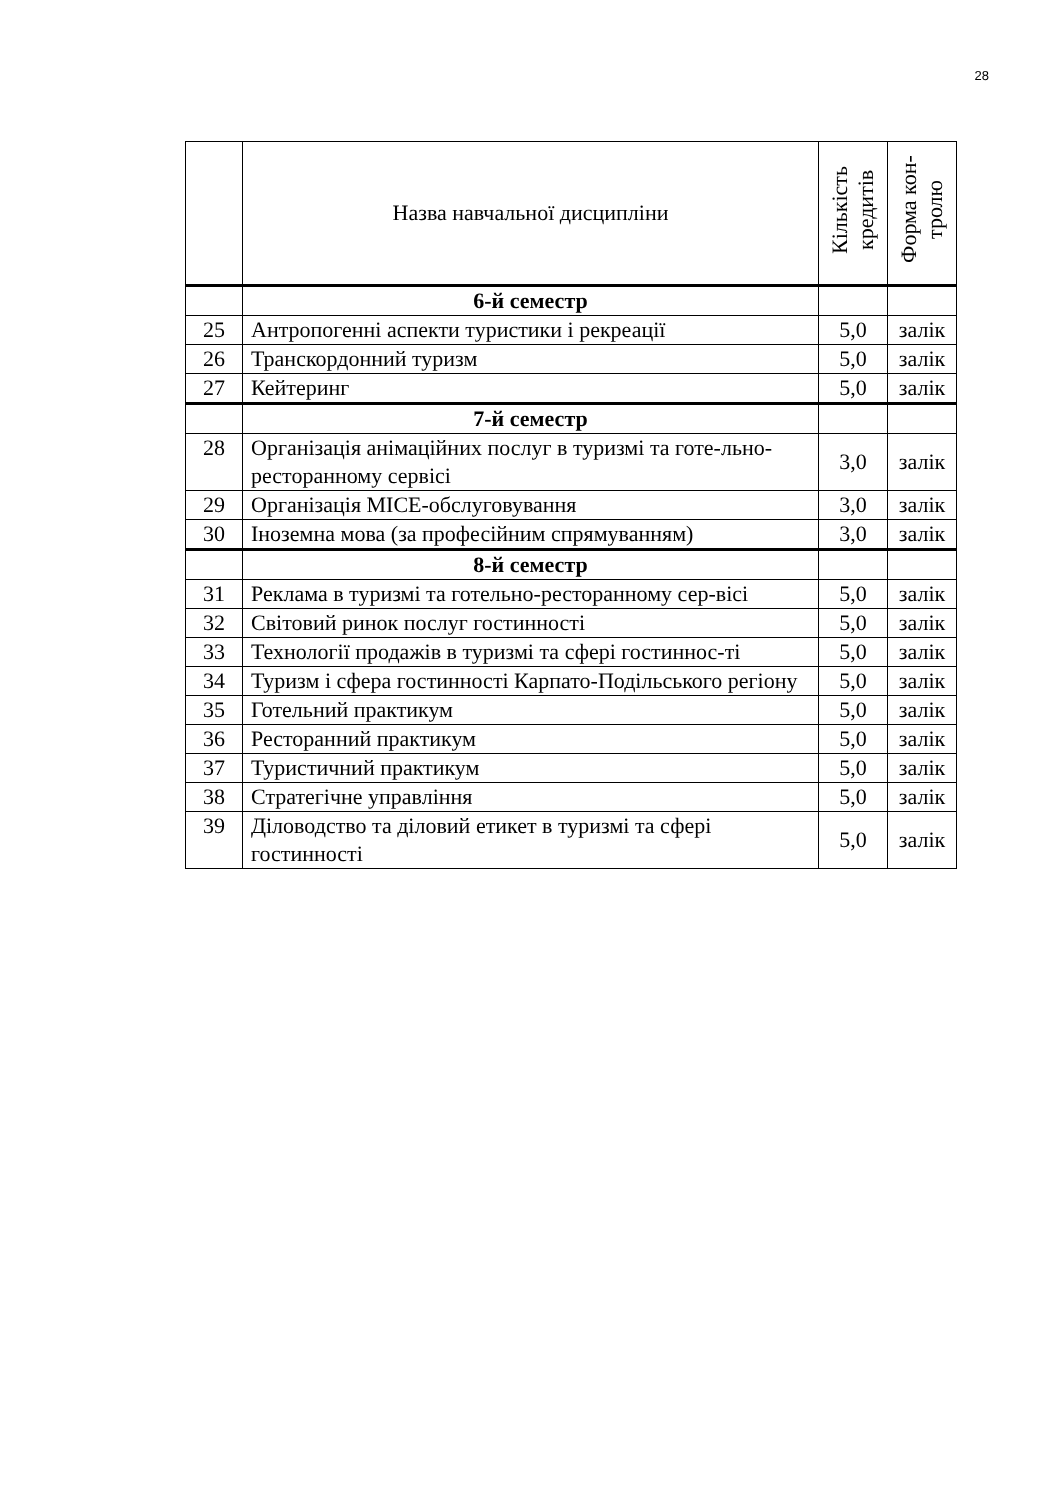28
| | Назва навчальної дисципліни | Кількість кредитів | Форма кон-тролю |
| --- | --- | --- | --- |
| | 6-й семестр | | |
| 25 | Антропогенні аспекти туристики і рекреації | 5,0 | залік |
| 26 | Транскордонний туризм | 5,0 | залік |
| 27 | Кейтеринг | 5,0 | залік |
| | 7-й семестр | | |
| 28 | Організація анімаційних послуг в туризмі та готе-льно-ресторанному сервісі | 3,0 | залік |
| 29 | Організація MICE-обслуговування | 3,0 | залік |
| 30 | Іноземна мова (за професійним спрямуванням) | 3,0 | залік |
| | 8-й семестр | | |
| 31 | Реклама в туризмі та готельно-ресторанному сер-вісі | 5,0 | залік |
| 32 | Світовий ринок послуг гостинності | 5,0 | залік |
| 33 | Технології продажів в туризмі та сфері гостиннос-ті | 5,0 | залік |
| 34 | Туризм і сфера гостинності Карпато-Подільського регіону | 5,0 | залік |
| 35 | Готельний практикум | 5,0 | залік |
| 36 | Ресторанний практикум | 5,0 | залік |
| 37 | Туристичний практикум | 5,0 | залік |
| 38 | Стратегічне управління | 5,0 | залік |
| 39 | Діловодство та діловий етикет в туризмі та сфері гостинності | 5,0 | залік |